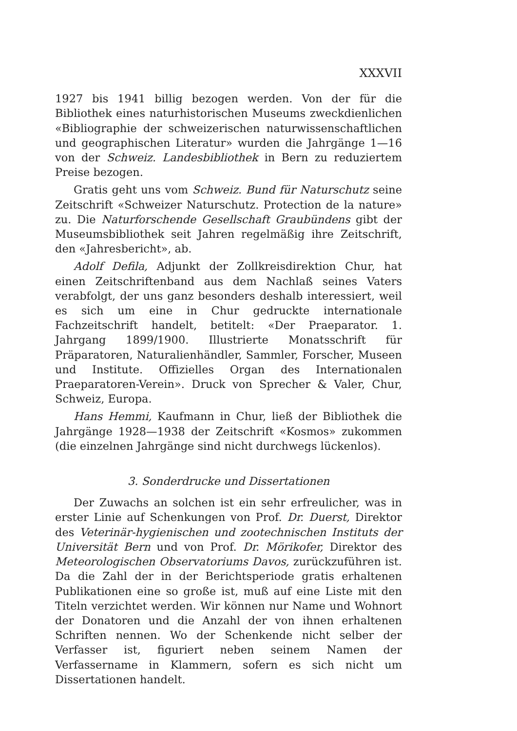XXXVII
1927 bis 1941 billig bezogen werden. Von der für die Bibliothek eines naturhistorischen Museums zweckdienlichen «Bibliographie der schweizerischen naturwissenschaftlichen und geographischen Literatur» wurden die Jahrgänge 1—16 von der Schweiz. Landesbibliothek in Bern zu reduziertem Preise bezogen.
Gratis geht uns vom Schweiz. Bund für Naturschutz seine Zeitschrift «Schweizer Naturschutz. Protection de la nature» zu. Die Naturforschende Gesellschaft Graubündens gibt der Museumsbibliothek seit Jahren regelmäßig ihre Zeitschrift, den «Jahresbericht», ab.
Adolf Defila, Adjunkt der Zollkreisdirektion Chur, hat einen Zeitschriftenband aus dem Nachlaß seines Vaters verabfolgt, der uns ganz besonders deshalb interessiert, weil es sich um eine in Chur gedruckte internationale Fachzeitschrift handelt, betitelt: «Der Praeparator. 1. Jahrgang 1899/1900. Illustrierte Monatsschrift für Präparatoren, Naturalienhändler, Sammler, Forscher, Museen und Institute. Offizielles Organ des Internationalen Praeparatoren-Verein». Druck von Sprecher & Valer, Chur, Schweiz, Europa.
Hans Hemmi, Kaufmann in Chur, ließ der Bibliothek die Jahrgänge 1928—1938 der Zeitschrift «Kosmos» zukommen (die einzelnen Jahrgänge sind nicht durchwegs lückenlos).
3. Sonderdrucke und Dissertationen
Der Zuwachs an solchen ist ein sehr erfreulicher, was in erster Linie auf Schenkungen von Prof. Dr. Duerst, Direktor des Veterinär-hygienischen und zootechnischen Instituts der Universität Bern und von Prof. Dr. Mörikofer, Direktor des Meteorologischen Observatoriums Davos, zurückzuführen ist. Da die Zahl der in der Berichtsperiode gratis erhaltenen Publikationen eine so große ist, muß auf eine Liste mit den Titeln verzichtet werden. Wir können nur Name und Wohnort der Donatoren und die Anzahl der von ihnen erhaltenen Schriften nennen. Wo der Schenkende nicht selber der Verfasser ist, figuriert neben seinem Namen der Verfassername in Klammern, sofern es sich nicht um Dissertationen handelt.